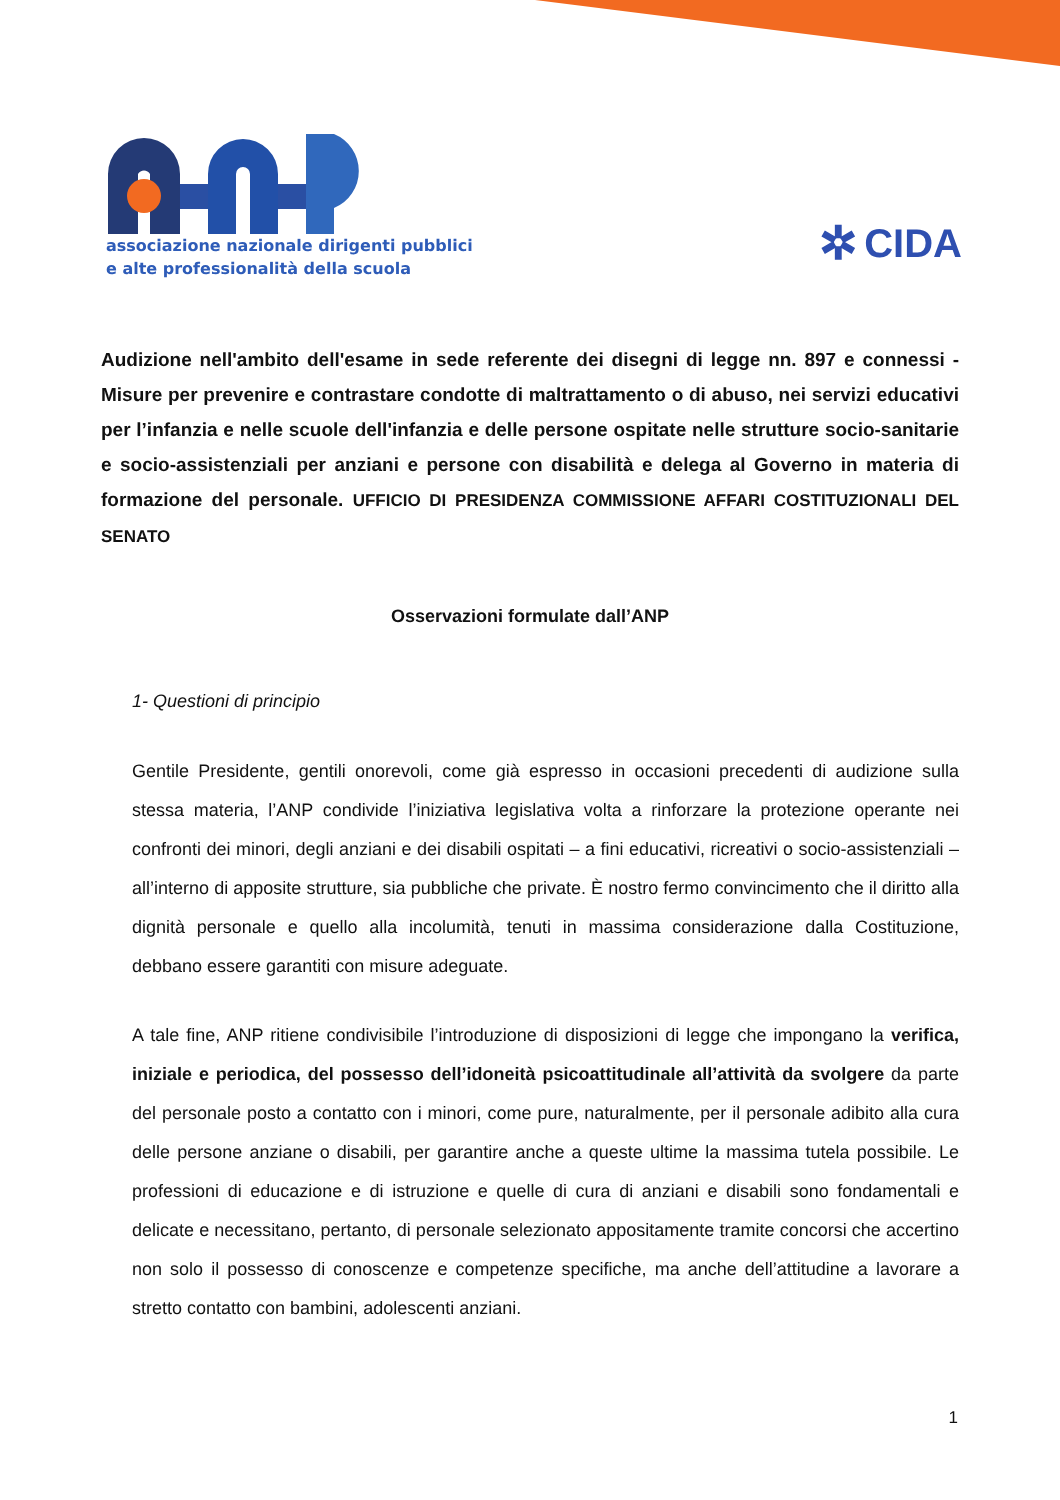associazione nazionale dirigenti pubblici
e alte professionalità della scuola
✲ CIDA
Audizione nell'ambito dell'esame in sede referente dei disegni di legge nn. 897 e connessi - Misure per prevenire e contrastare condotte di maltrattamento o di abuso, nei servizi educativi per l’infanzia e nelle scuole dell'infanzia e delle persone ospitate nelle strutture socio-sanitarie e socio-assistenziali per anziani e persone con disabilità e delega al Governo in materia di formazione del personale. UFFICIO DI PRESIDENZA COMMISSIONE AFFARI COSTITUZIONALI DEL SENATO
Osservazioni formulate dall’ANP
1- Questioni di principio
Gentile Presidente, gentili onorevoli, come già espresso in occasioni precedenti di audizione sulla stessa materia, l’ANP condivide l’iniziativa legislativa volta a rinforzare la protezione operante nei confronti dei minori, degli anziani e dei disabili ospitati – a fini educativi, ricreativi o socio-assistenziali – all’interno di apposite strutture, sia pubbliche che private. È nostro fermo convincimento che il diritto alla dignità personale e quello alla incolumità, tenuti in massima considerazione dalla Costituzione, debbano essere garantiti con misure adeguate.
A tale fine, ANP ritiene condivisibile l’introduzione di disposizioni di legge che impongano la verifica, iniziale e periodica, del possesso dell’idoneità psicoattitudinale all’attività da svolgere da parte del personale posto a contatto con i minori, come pure, naturalmente, per il personale adibito alla cura delle persone anziane o disabili, per garantire anche a queste ultime la massima tutela possibile. Le professioni di educazione e di istruzione e quelle di cura di anziani e disabili sono fondamentali e delicate e necessitano, pertanto, di personale selezionato appositamente tramite concorsi che accertino non solo il possesso di conoscenze e competenze specifiche, ma anche dell’attitudine a lavorare a stretto contatto con bambini, adolescenti anziani.
1